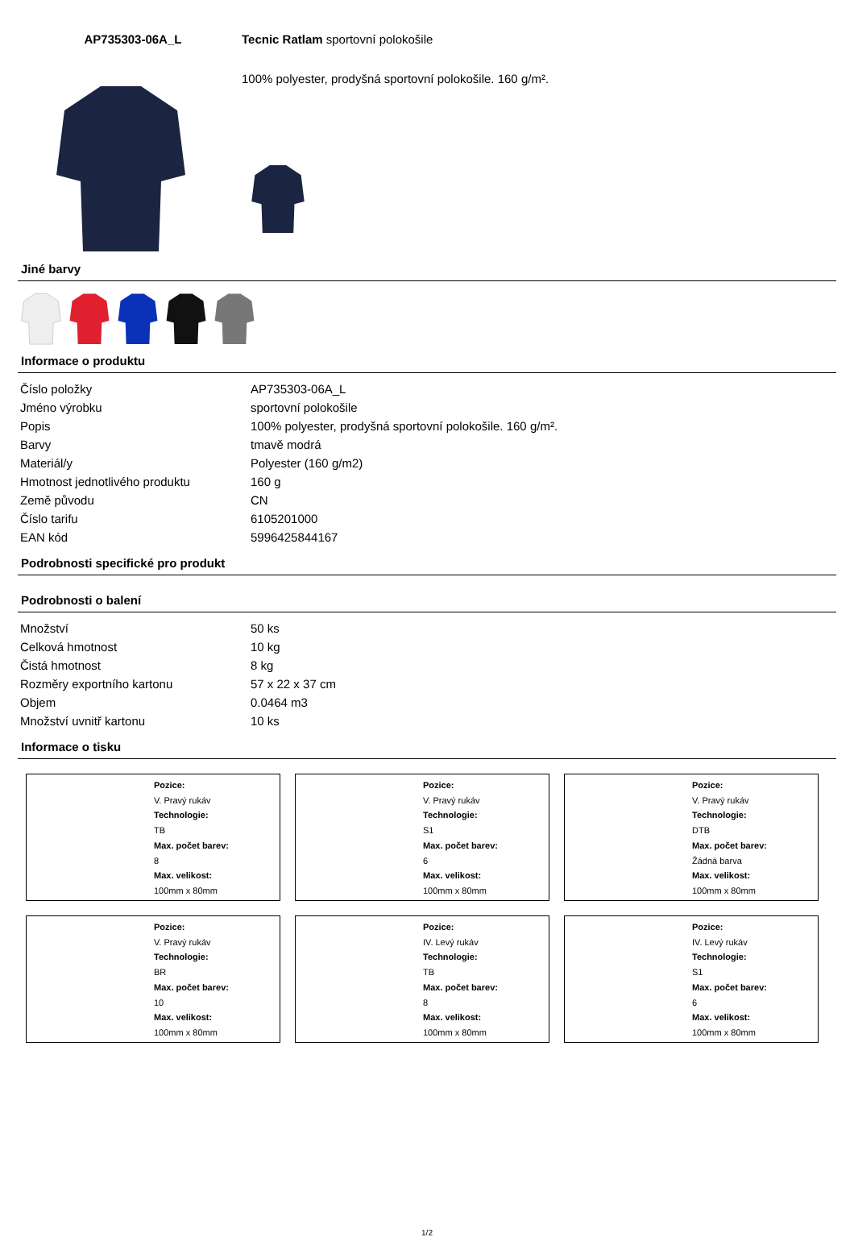AP735303-06A_L Tecnic Ratlam sportovní polokošile
100% polyester, prodyšná sportovní polokošile. 160 g/m².
Jiné barvy
Informace o produktu
| Číslo položky | AP735303-06A_L |
| Jméno výrobku | sportovní polokošile |
| Popis | 100% polyester, prodyšná sportovní polokošile. 160 g/m². |
| Barvy | tmavě modrá |
| Materiál/y | Polyester (160 g/m2) |
| Hmotnost jednotlivého produktu | 160 g |
| Země původu | CN |
| Číslo tarifu | 6105201000 |
| EAN kód | 5996425844167 |
Podrobnosti specifické pro produkt
Podrobnosti o balení
| Množství | 50 ks |
| Celková hmotnost | 10 kg |
| Čistá hmotnost | 8 kg |
| Rozměry exportního kartonu | 57 x 22 x 37 cm |
| Objem | 0.0464 m3 |
| Množství uvnitř kartonu | 10 ks |
Informace o tisku
Pozice:
V. Pravý rukáv
Technologie:
TB
Max. počet barev:
8
Max. velikost:
100mm x 80mm
Pozice:
V. Pravý rukáv
Technologie:
S1
Max. počet barev:
6
Max. velikost:
100mm x 80mm
Pozice:
V. Pravý rukáv
Technologie:
DTB
Max. počet barev:
Žádná barva
Max. velikost:
100mm x 80mm
Pozice:
V. Pravý rukáv
Technologie:
BR
Max. počet barev:
10
Max. velikost:
100mm x 80mm
Pozice:
IV. Levý rukáv
Technologie:
TB
Max. počet barev:
8
Max. velikost:
100mm x 80mm
Pozice:
IV. Levý rukáv
Technologie:
S1
Max. počet barev:
6
Max. velikost:
100mm x 80mm
1/2